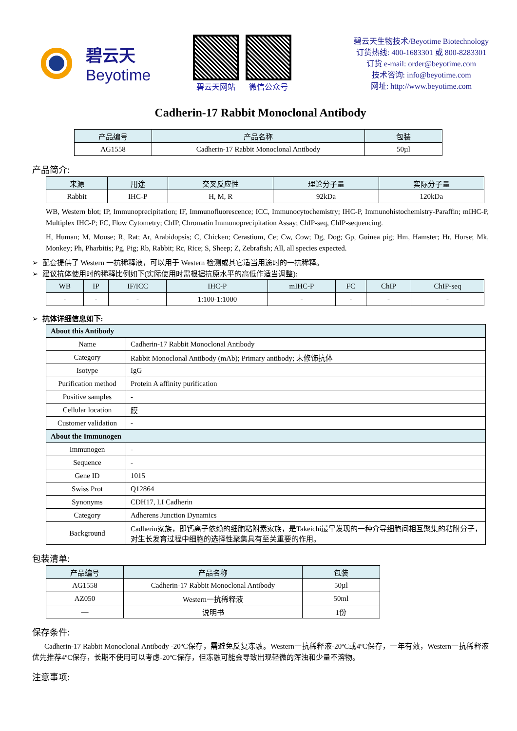碧云天
Beyotime
碧云天网站 微信公众号
碧云天生物技术/Beyotime Biotechnology
订货热线: 400-1683301 或 800-8283301
订货 e-mail: order@beyotime.com
技术咨询: info@beyotime.com
网址: http://www.beyotime.com
Cadherin-17 Rabbit Monoclonal Antibody
| 产品编号 | 产品名称 | 包装 |
| --- | --- | --- |
| AG1558 | Cadherin-17 Rabbit Monoclonal Antibody | 50µl |
产品简介:
| 来源 | 用途 | 交叉反应性 | 理论分子量 | 实际分子量 |
| --- | --- | --- | --- | --- |
| Rabbit | IHC-P | H, M, R | 92kDa | 120kDa |
WB, Western blot; IP, Immunoprecipitation; IF, Immunofluorescence; ICC, Immunocytochemistry; IHC-P, Immunohistochemistry-Paraffin; mIHC-P, Multiplex IHC-P; FC, Flow Cytometry; ChIP, Chromatin Immunoprecipitation Assay; ChIP-seq, ChIP-sequencing.
H, Human; M, Mouse; R, Rat; Ar, Arabidopsis; C, Chicken; Cerastium, Ce; Cw, Cow; Dg, Dog; Gp, Guinea pig; Hm, Hamster; Hr, Horse; Mk, Monkey; Ph, Pharbitis; Pg, Pig; Rb, Rabbit; Rc, Rice; S, Sheep; Z, Zebrafish; All, all species expected.
➢ 配套提供了 Western 一抗稀释液，可以用于 Western 检测或其它适当用途时的一抗稀释。
➢ 建议抗体使用时的稀释比例如下(实际使用时需根据抗原水平的高低作适当调整):
| WB | IP | IF/ICC | IHC-P | mIHC-P | FC | ChIP | ChIP-seq |
| --- | --- | --- | --- | --- | --- | --- | --- |
| - | - | - | 1:100-1:1000 | - | - | - | - |
➢ 抗体详细信息如下:
| About this Antibody | |
| --- | --- |
| Name | Cadherin-17 Rabbit Monoclonal Antibody |
| Category | Rabbit Monoclonal Antibody (mAb); Primary antibody; 未修饰抗体 |
| Isotype | IgG |
| Purification method | Protein A affinity purification |
| Positive samples | - |
| Cellular location | 膜 |
| Customer validation | - |
| About the Immunogen | |
| Immunogen | - |
| Sequence | - |
| Gene ID | 1015 |
| Swiss Prot | Q12864 |
| Synonyms | CDH17, LI Cadherin |
| Category | Adherens Junction Dynamics |
| Background | Cadherin家族，即钙离子依赖的细胞粘附素家族，是Takeichi最早发现的一种介导细胞间相互聚集的粘附分子，对生长发育过程中细胞的选择性聚集具有至关重要的作用。 |
包装清单:
| 产品编号 | 产品名称 | 包装 |
| --- | --- | --- |
| AG1558 | Cadherin-17 Rabbit Monoclonal Antibody | 50µl |
| AZ050 | Western一抗稀释液 | 50ml |
| — | 说明书 | 1份 |
保存条件:
Cadherin-17 Rabbit Monoclonal Antibody -20ºC保存，需避免反复冻融。Western一抗稀释液-20ºC或4ºC保存，一年有效，Western一抗稀释液优先推荐4ºC保存，长期不使用可以考虑-20ºC保存，但冻融可能会导致出现轻微的浑浊和少量不溶物。
注意事项: